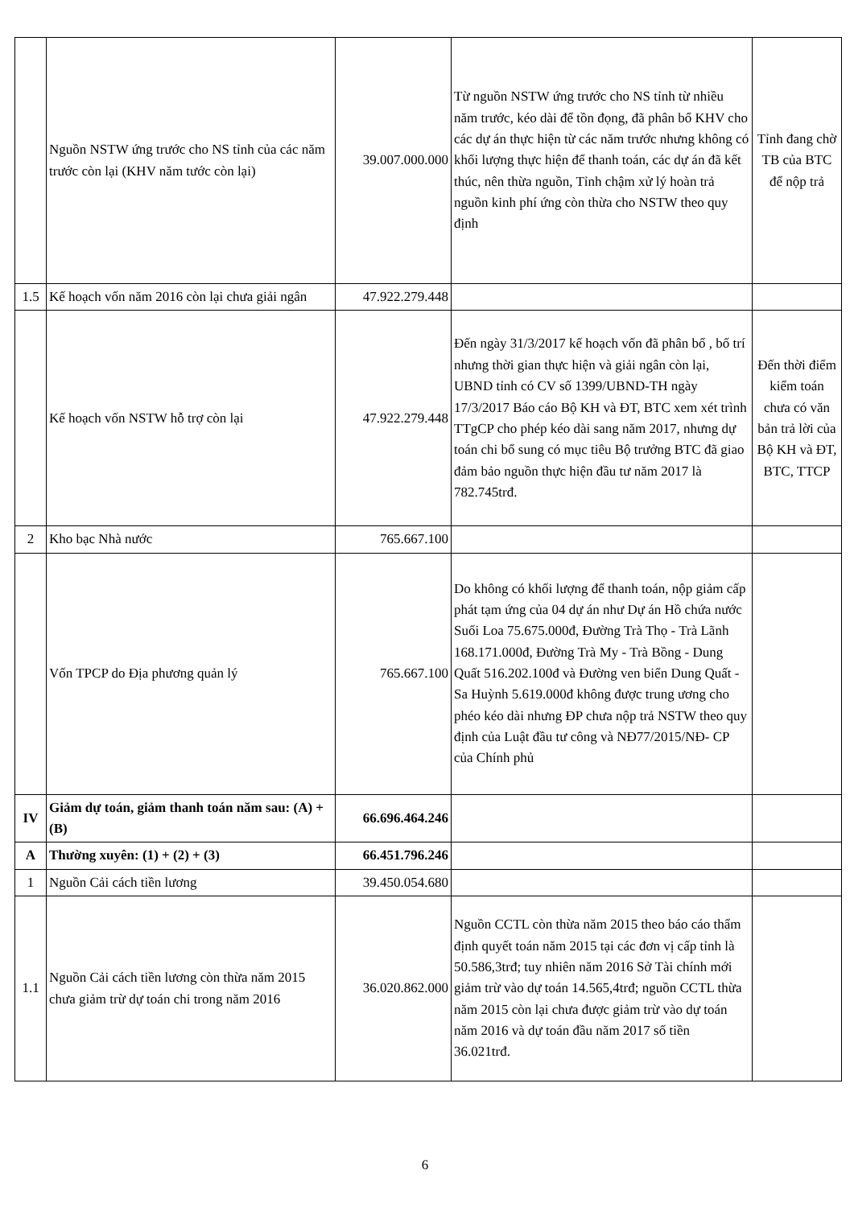| | Nguồn NSTW ứng trước cho NS tỉnh của các năm trước còn lại (KHV năm tước còn lại) | 39.007.000.000 | Từ nguồn NSTW ứng trước cho NS tỉnh từ nhiều năm trước, kéo dài để tồn đọng, đã phân bổ KHV cho các dự án thực hiện từ các năm trước nhưng không có khối lượng thực hiện để thanh toán, các dự án đã kết thúc, nên thừa nguồn, Tỉnh chậm xử lý hoàn trả nguồn kinh phí ứng còn thừa cho NSTW theo quy định | Tỉnh đang chờ TB của BTC để nộp trả |
| 1.5 | Kế hoạch vốn năm 2016 còn lại chưa giải ngân | 47.922.279.448 | | |
| | Kế hoạch vốn NSTW hỗ trợ còn lại | 47.922.279.448 | Đến ngày 31/3/2017 kế hoạch vốn đã phân bổ , bố trí nhưng thời gian thực hiện và giải ngân còn lại, UBND tỉnh có CV số 1399/UBND-TH ngày 17/3/2017 Báo cáo Bộ KH và ĐT, BTC xem xét trình TTgCP cho phép kéo dài sang năm 2017, nhưng dự toán chi bổ sung có mục tiêu Bộ trưởng BTC đã giao đảm bảo nguồn thực hiện đầu tư năm 2017 là 782.745trđ. | Đến thời điểm kiểm toán chưa có văn bản trả lời của Bộ KH và ĐT, BTC, TTCP |
| 2 | Kho bạc Nhà nước | 765.667.100 | | |
| | Vốn TPCP do Địa phương quản lý | 765.667.100 | Do không có khối lượng để thanh toán, nộp giảm cấp phát tạm ứng của 04 dự án như Dự án Hồ chứa nước Suối Loa 75.675.000đ, Đường Trà Thọ - Trà Lãnh 168.171.000đ, Đường Trà My - Trà Bồng - Dung Quất 516.202.100đ và Đường ven biển Dung Quất - Sa Huỳnh 5.619.000đ không được trung ương cho phéo kéo dài nhưng ĐP chưa nộp trả NSTW theo quy định của Luật đầu tư công và NĐ77/2015/NĐ- CP của Chính phủ | |
| IV | Giảm dự toán, giảm thanh toán năm sau: (A) + (B) | 66.696.464.246 | | |
| A | Thường xuyên: (1) + (2) + (3) | 66.451.796.246 | | |
| 1 | Nguồn Cải cách tiền lương | 39.450.054.680 | | |
| 1.1 | Nguồn Cải cách tiền lương còn thừa năm 2015 chưa giảm trừ dự toán chi trong năm 2016 | 36.020.862.000 | Nguồn CCTL còn thừa năm 2015 theo báo cáo thẩm định quyết toán năm 2015 tại các đơn vị cấp tỉnh là 50.586,3trđ; tuy nhiên năm 2016 Sở Tài chính mới giảm trừ vào dự toán 14.565,4trđ; nguồn CCTL thừa năm 2015 còn lại chưa được giảm trừ vào dự toán năm 2016 và dự toán đầu năm 2017 số tiền 36.021trđ. | |
6